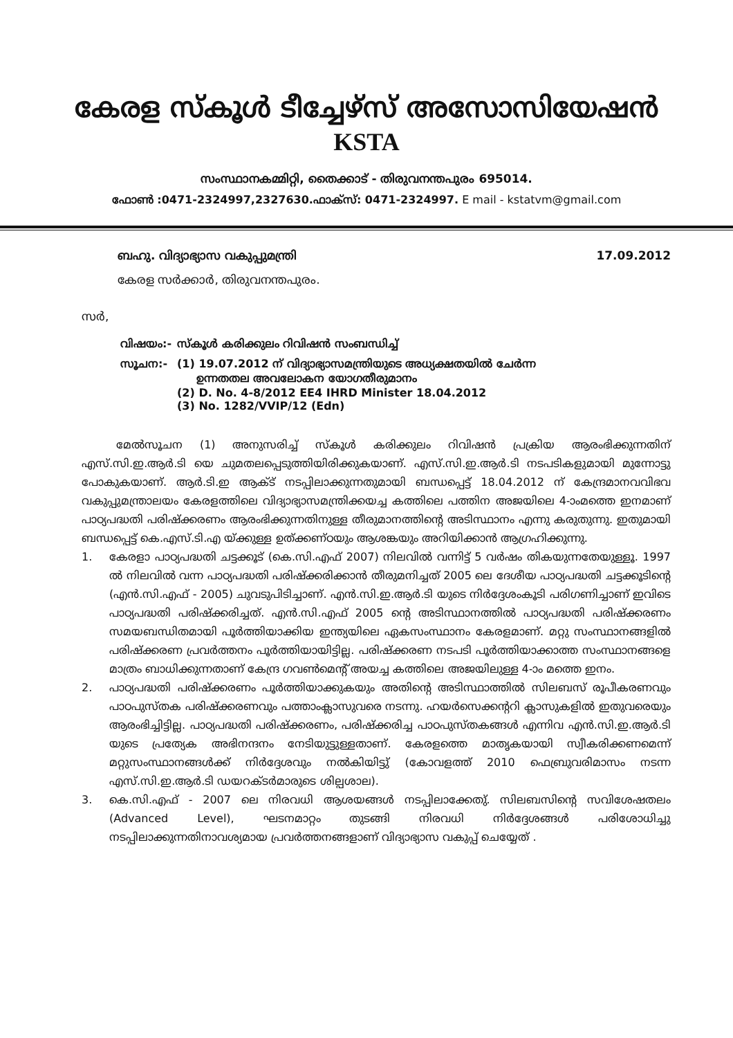കേരള സ്കൂൾ ടീച്ചേഴ്സ് അസോസിയേഷൻ
KSTA
സംസ്ഥാനകമ്മിറ്റി, തൈക്കാട് - തിരുവനന്തപുരം 695014.
ഫോൺ :0471-2324997,2327630.ഫാക്സ്: 0471-2324997. E mail - kstatvm@gmail.com
ബഹു. വിദ്യാഭ്യാസ വകുപ്പുമന്ത്രി 17.09.2012
കേരള സർക്കാർ, തിരുവനന്തപുരം.
സർ,
| വിഷയം:- | സ്കൂൾ കരിക്കുലം റിവിഷൻ സംബന്ധിച്ച് |
| സൂചന:- | (1) 19.07.2012 ന് വിദ്യാഭ്യാസമന്ത്രിയുടെ അധ്യക്ഷതയിൽ ചേർന്ന ഉന്നതതല അവലോകന യോഗതീരുമാനം (2) D. No. 4-8/2012 EE4 IHRD Minister 18.04.2012 (3) No. 1282/VVIP/12 (Edn) |
മേൽസൂചന (1) അനുസരിച്ച് സ്കൂൾ കരിക്കുലം റിവിഷൻ പ്രക്രിയ ആരംഭിക്കുന്നതിന് എസ്.സി.ഇ.ആർ.ടി യെ ചുമതലപ്പെടുത്തിയിരിക്കുകയാണ്. എസ്.സി.ഇ.ആർ.ടി നടപടികളുമായി മുന്നോട്ടു പോകുകയാണ്. ആർ.ടി.ഇ ആക്ട് നടപ്പിലാക്കുന്നതുമായി ബന്ധപ്പെട്ട് 18.04.2012 ന് കേന്ദ്രമാനവവിഭവ വകുപ്പുമന്ത്രാലയം കേരളത്തിലെ വിദ്യാഭ്യാസമന്ത്രിക്കയച്ച കത്തിലെ പത്തിന അജയിലെ 4-ാംമത്തെ ഇനമാണ് പാഠ്യപദ്ധതി പരിഷ്ക്കരണം ആരംഭിക്കുന്നതിനുള്ള തീരുമാനത്തിന്റെ അടിസ്ഥാനം എന്നു കരുതുന്നു. ഇതുമായി ബന്ധപ്പെട്ട് കെ.എസ്.ടി.എ യ്ക്കുള്ള ഉത്ക്കണ്ഠയും ആശങ്കയും അറിയിക്കാൻ ആഗ്രഹിക്കുന്നു.
1. കേരളാ പാഠ്യപദ്ധതി ചട്ടക്കൂട് (കെ.സി.എഫ് 2007) നിലവിൽ വന്നിട്ട് 5 വർഷം തികയുന്നതേയുള്ളൂ. 1997 ൽ നിലവിൽ വന്ന പാഠ്യപദ്ധതി പരിഷ്ക്കരിക്കാൻ തീരുമനിച്ചത് 2005 ലെ ദേശീയ പാഠ്യപദ്ധതി ചട്ടക്കൂടിന്റെ (എൻ.സി.എഫ് - 2005) ചുവടുപിടിച്ചാണ്. എൻ.സി.ഇ.ആർ.ടി യുടെ നിർദ്ദേശംകൂടി പരിഗണിച്ചാണ് ഇവിടെ പാഠ്യപദ്ധതി പരിഷ്ക്കരിച്ചത്. എൻ.സി.എഫ് 2005 ന്റെ അടിസ്ഥാനത്തിൽ പാഠ്യപദ്ധതി പരിഷ്ക്കരണം സമയബന്ധിതമായി പൂർത്തിയാക്കിയ ഇന്ത്യയിലെ ഏകസംസ്ഥാനം കേരളമാണ്. മറ്റു സംസ്ഥാനങ്ങളിൽ പരിഷ്ക്കരണ പ്രവർത്തനം പൂർത്തിയായിട്ടില്ല. പരിഷ്ക്കരണ നടപടി പൂർത്തിയാക്കാത്ത സംസ്ഥാനങ്ങളെ മാത്രം ബാധിക്കുന്നതാണ് കേന്ദ്ര ഗവൺമെന്റ് അയച്ച കത്തിലെ അജയിലുള്ള 4-ാം മത്തെ ഇനം.
2. പാഠ്യപദ്ധതി പരിഷ്ക്കരണം പൂർത്തിയാക്കുകയും അതിന്റെ അടിസ്ഥാത്തിൽ സിലബസ് രൂപീകരണവും പാഠപുസ്തക പരിഷ്ക്കരണവും പത്താംക്ലാസുവരെ നടന്നു. ഹയർസെക്കന്ററി ക്ലാസുകളിൽ ഇതുവരെയും ആരംഭിച്ചിട്ടില്ല. പാഠ്യപദ്ധതി പരിഷ്ക്കരണം, പരിഷ്ക്കരിച്ച പാഠപുസ്തകങ്ങൾ എന്നിവ എൻ.സി.ഇ.ആർ.ടി യുടെ പ്രത്യേക അഭിനന്ദനം നേടിയുട്ടുള്ളതാണ്. കേരളത്തെ മാതൃകയായി സ്വീകരിക്കണമെന്ന് മറ്റുസംസ്ഥാനങ്ങൾക്ക് നിർദ്ദേശവും നൽകിയിട്ടു് (കോവളത്ത് 2010 ഫെബ്രുവരിമാസം നടന്ന എസ്.സി.ഇ.ആർ.ടി ഡയറക്ടർമാരുടെ ശില്പശാല).
3. കെ.സി.എഫ് - 2007 ലെ നിരവധി ആശയങ്ങൾ നടപ്പിലാക്കേതു്. സിലബസിന്റെ സവിശേഷതലം (Advanced Level), ഘടനമാറ്റം തുടങ്ങി നിരവധി നിർദ്ദേശങ്ങൾ പരിശോധിച്ചു നടപ്പിലാക്കുന്നതിനാവശ്യമായ പ്രവർത്തനങ്ങളാണ് വിദ്യാഭ്യാസ വകുപ്പ് ചെയ്യേത് .